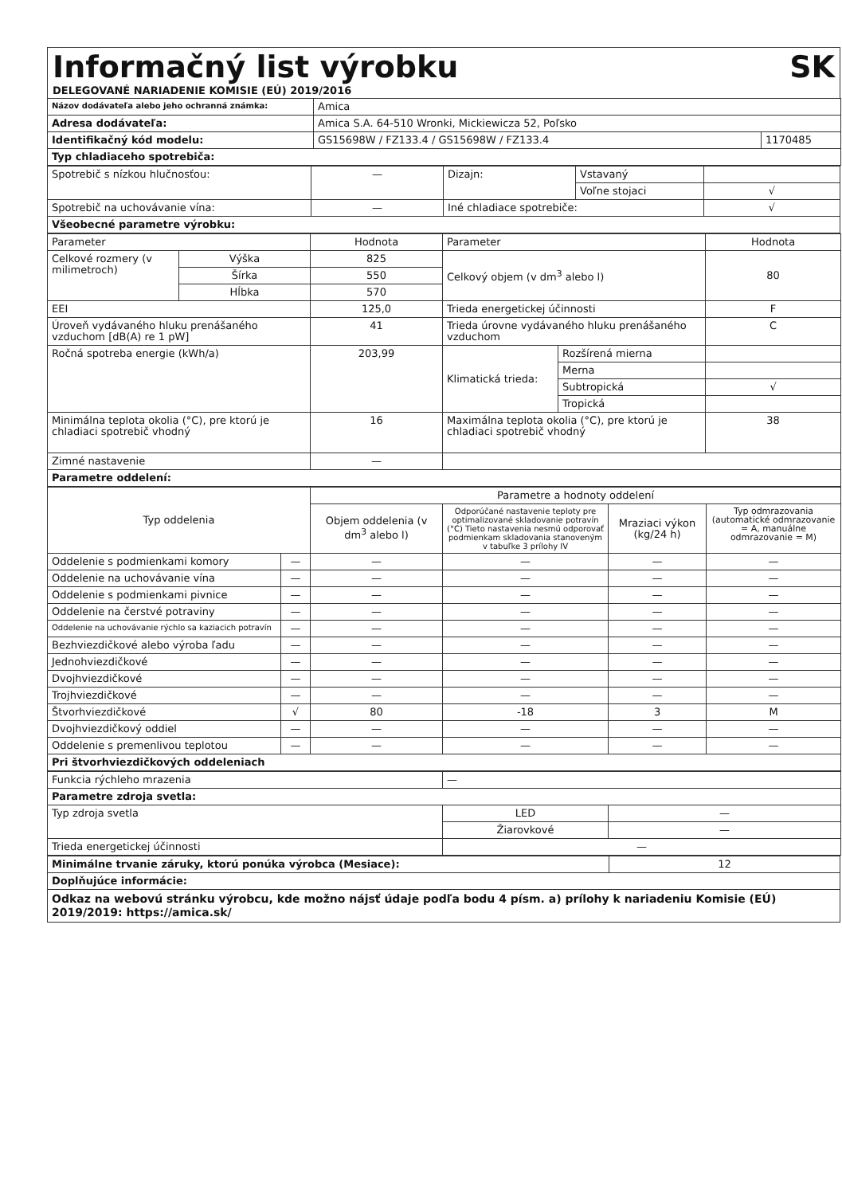Informačný list výrobku SK
DELEGOVANÉ NARIADENIE KOMISIE (EÚ) 2019/2016
| Názov dodávateľa alebo jeho ochranná známka: | Amica | |
| Adresa dodávateľa: | Amica S.A. 64-510 Wronki, Mickiewicza 52, Poľsko | |
| Identifikačný kód modelu: | GS15698W / FZ133.4 / GS15698W / FZ133.4 | 1170485 |
| Typ chladiaceho spotrebiča: | | |
| Spotrebič s nízkou hlučnosťou: | — | Dizajn: | Vstavaný | |
| | | | Voľne stojaci | √ |
| Spotrebič na uchovávanie vína: | — | Iné chladiace spotrebiče: | | √ |
| Všeobecné parametre výrobku: | | | | |
| Parameter | | Hodnota | Parameter | | Hodnota |
| Celkové rozmery (v milimetroch) | Výška | 825 | Celkový objem (v dm<sup>3</sup> alebo l) | | 80 |
| | Šírka | 550 | | | |
| | Hĺbka | 570 | | | |
| EEI | | 125,0 | Trieda energetickej účinnosti | | F |
| Úroveň vydávaného hluku prenášaného vzduchom [dB(A) re 1 pW] | | 41 | Trieda úrovne vydávaného hluku prenášaného vzduchom | | C |
| Ročná spotreba energie (kWh/a) | | 203,99 | Klimatická trieda: | Rozšírená mierna | |
| | | | | Merna | |
| | | | | Subtropická | √ |
| | | | | Tropická | |
| Minimálna teplota okolia (°C), pre ktorú je chladiaci spotrebič vhodný | | 16 | Maximálna teplota okolia (°C), pre ktorú je chladiaci spotrebič vhodný | | 38 |
| Zimné nastavenie | | — | | | |
| Parametre oddelení: | | | | | |
| Typ oddelenia | | Parametre a hodnoty oddelení | | | |
| | | Objem oddelenia (v dm<sup>3</sup> alebo l) | Odporúčané nastavenie teploty pre optimalizované skladovanie potravín (°C) Tieto nastavenia nesmú odporovať podmienkam skladovania stanoveným v tabuľke 3 prílohy IV | Mraziaci výkon (kg/24 h) | Typ odmrazovania (automatické odmrazovanie = A, manuálne odmrazovanie = M) |
| Oddelenie s podmienkami komory | — | — | — | — | — |
| Oddelenie na uchovávanie vína | — | — | — | — | — |
| Oddelenie s podmienkami pivnice | — | — | — | — | — |
| Oddelenie na čerstvé potraviny | — | — | — | — | — |
| Oddelenie na uchovávanie rýchlo sa kaziacich potravín | — | — | — | — | — |
| Bezhviezdičkové alebo výroba ľadu | — | — | — | — | — |
| Jednohviezdičkové | — | — | — | — | — |
| Dvojhviezdičkové | — | — | — | — | — |
| Trojhviezdičkové | — | — | — | — | — |
| Štvorhviezdičkové | √ | 80 | -18 | 3 | M |
| Dvojhviezdičkový oddiel | — | — | — | — | — |
| Oddelenie s premenlivou teplotou | — | — | — | — | — |
| Pri štvorhviezdičkových oddeleniach | | | | | |
| Funkcia rýchleho mrazenia | — | |
| Parametre zdroja svetla: | | |
| Typ zdroja svetla | LED | — |
| | Žiarovkové | — |
| Trieda energetickej účinnosti | — | |
| Minimálne trvanie záruky, ktorú ponúka výrobca (Mesiace): | 12 |
| Doplňujúce informácie: | |
| Odkaz na webovú stránku výrobcu, kde možno nájsť údaje podľa bodu 4 písm. a) prílohy k nariadeniu Komisie (EÚ) 2019/2019: https://amica.sk/ | |